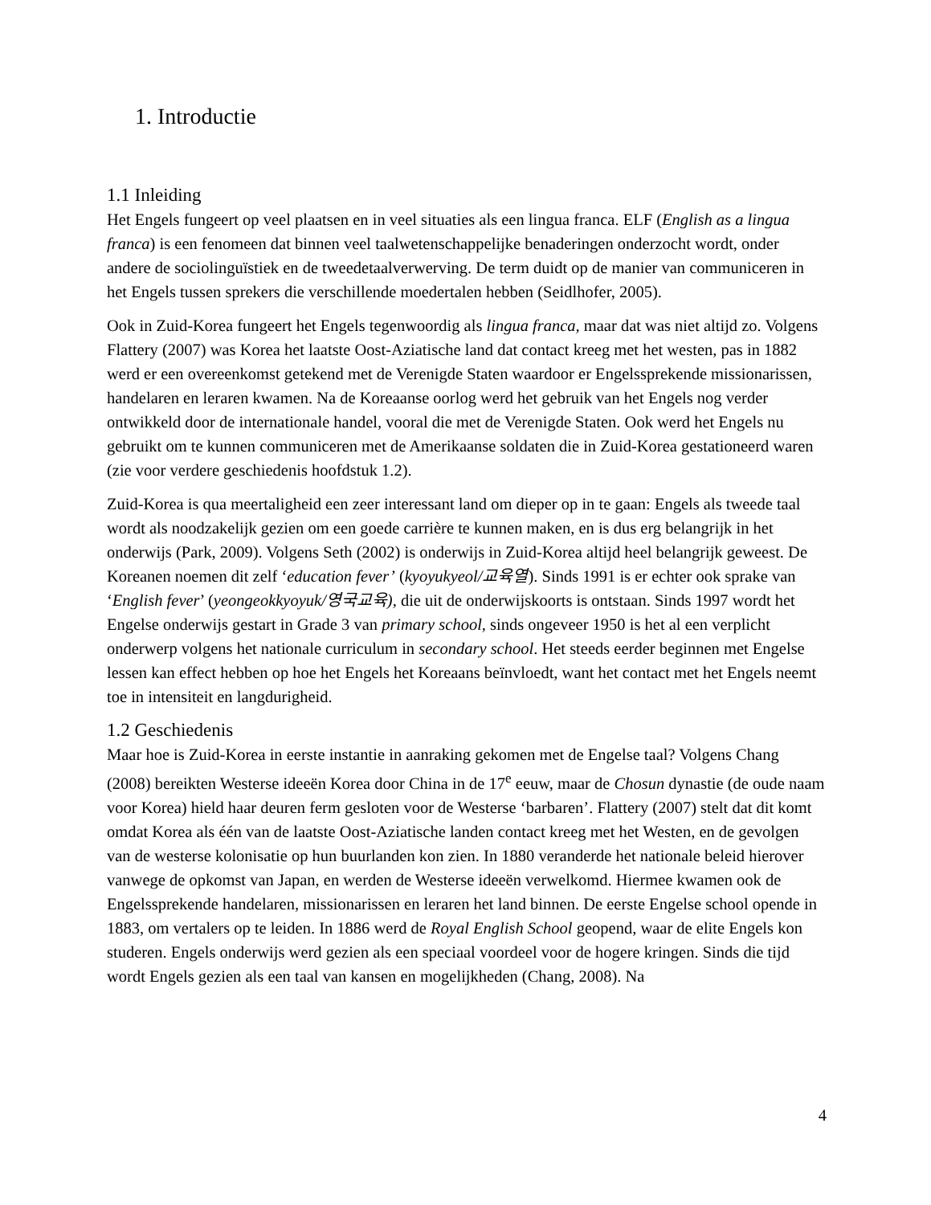1. Introductie
1.1 Inleiding
Het Engels fungeert op veel plaatsen en in veel situaties als een lingua franca. ELF (English as a lingua franca) is een fenomeen dat binnen veel taalwetenschappelijke benaderingen onderzocht wordt, onder andere de sociolinguïstiek en de tweedetaalverwerving. De term duidt op de manier van communiceren in het Engels tussen sprekers die verschillende moedertalen hebben (Seidlhofer, 2005).
Ook in Zuid-Korea fungeert het Engels tegenwoordig als lingua franca, maar dat was niet altijd zo. Volgens Flattery (2007) was Korea het laatste Oost-Aziatische land dat contact kreeg met het westen, pas in 1882 werd er een overeenkomst getekend met de Verenigde Staten waardoor er Engelssprekende missionarissen, handelaren en leraren kwamen. Na de Koreaanse oorlog werd het gebruik van het Engels nog verder ontwikkeld door de internationale handel, vooral die met de Verenigde Staten. Ook werd het Engels nu gebruikt om te kunnen communiceren met de Amerikaanse soldaten die in Zuid-Korea gestationeerd waren (zie voor verdere geschiedenis hoofdstuk 1.2).
Zuid-Korea is qua meertaligheid een zeer interessant land om dieper op in te gaan: Engels als tweede taal wordt als noodzakelijk gezien om een goede carrière te kunnen maken, en is dus erg belangrijk in het onderwijs (Park, 2009). Volgens Seth (2002) is onderwijs in Zuid-Korea altijd heel belangrijk geweest. De Koreanen noemen dit zelf ‘education fever’ (kyoyukyeol/교육열). Sinds 1991 is er echter ook sprake van ‘English fever’ (yeongeokkyoyuk/영국교육), die uit de onderwijskoorts is ontstaan. Sinds 1997 wordt het Engelse onderwijs gestart in Grade 3 van primary school, sinds ongeveer 1950 is het al een verplicht onderwerp volgens het nationale curriculum in secondary school. Het steeds eerder beginnen met Engelse lessen kan effect hebben op hoe het Engels het Koreaans beïnvloedt, want het contact met het Engels neemt toe in intensiteit en langdurigheid.
1.2 Geschiedenis
Maar hoe is Zuid-Korea in eerste instantie in aanraking gekomen met de Engelse taal? Volgens Chang (2008) bereikten Westerse ideeën Korea door China in de 17<sup>e</sup> eeuw, maar de Chosun dynastie (de oude naam voor Korea) hield haar deuren ferm gesloten voor de Westerse ‘barbaren’. Flattery (2007) stelt dat dit komt omdat Korea als één van de laatste Oost-Aziatische landen contact kreeg met het Westen, en de gevolgen van de westerse kolonisatie op hun buurlanden kon zien. In 1880 veranderde het nationale beleid hierover vanwege de opkomst van Japan, en werden de Westerse ideeën verwelkomd. Hiermee kwamen ook de Engelssprekende handelaren, missionarissen en leraren het land binnen. De eerste Engelse school opende in 1883, om vertalers op te leiden. In 1886 werd de Royal English School geopend, waar de elite Engels kon studeren. Engels onderwijs werd gezien als een speciaal voordeel voor de hogere kringen. Sinds die tijd wordt Engels gezien als een taal van kansen en mogelijkheden (Chang, 2008). Na
4